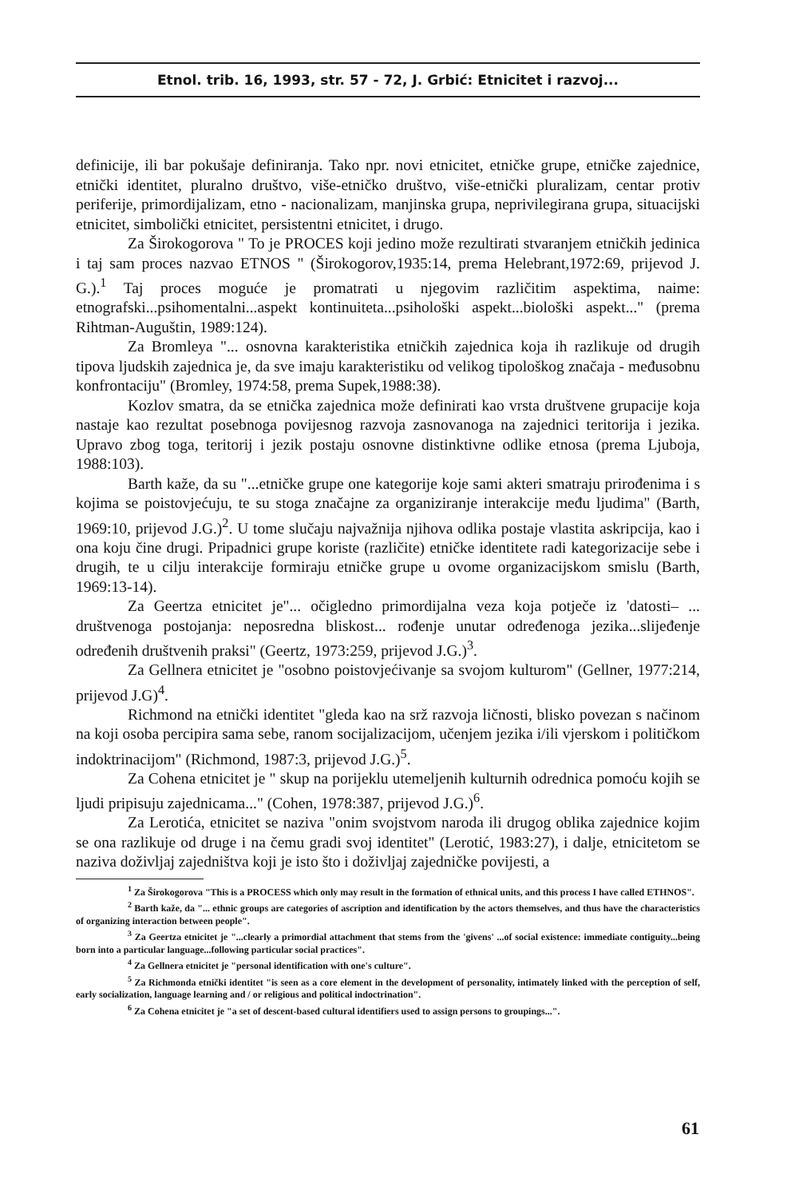Etnol. trib. 16, 1993, str. 57 - 72, J. Grbić: Etnicitet i razvoj...
definicije, ili bar pokušaje definiranja. Tako npr. novi etnicitet, etničke grupe, etničke zajednice, etnički identitet, pluralno društvo, više-etničko društvo, više-etnički pluralizam, centar protiv periferije, primordijalizam, etno - nacionalizam, manjinska grupa, neprivilegirana grupa, situacijski etnicitet, simbolički etnicitet, persistentni etnicitet, i drugo.
Za Širokogorova " To je PROCES koji jedino može rezultirati stvaranjem etničkih jedinica i taj sam proces nazvao ETNOS " (Širokogorov,1935:14, prema Helebrant,1972:69, prijevod J. G.).<sup>1</sup> Taj proces moguće je promatrati u njegovim različitim aspektima, naime: etnografski...psihomentalni...aspekt kontinuiteta...psihološki aspekt...biološki aspekt..." (prema Rihtman-Auguštin, 1989:124).
Za Bromleya "... osnovna karakteristika etničkih zajednica koja ih razlikuje od drugih tipova ljudskih zajednica je, da sve imaju karakteristiku od velikog tipološkog značaja - međusobnu konfrontaciju" (Bromley, 1974:58, prema Supek,1988:38).
Kozlov smatra, da se etnička zajednica može definirati kao vrsta društvene grupacije koja nastaje kao rezultat posebnoga povijesnog razvoja zasnovanoga na zajednici teritorija i jezika. Upravo zbog toga, teritorij i jezik postaju osnovne distinktivne odlike etnosa (prema Ljuboja, 1988:103).
Barth kaže, da su "...etničke grupe one kategorije koje sami akteri smatraju prirođenima i s kojima se poistovjećuju, te su stoga značajne za organiziranje interakcije među ljudima" (Barth, 1969:10, prijevod J.G.)<sup>2</sup>. U tome slučaju najvažnija njihova odlika postaje vlastita askripcija, kao i ona koju čine drugi. Pripadnici grupe koriste (različite) etničke identitete radi kategorizacije sebe i drugih, te u cilju interakcije formiraju etničke grupe u ovome organizacijskom smislu (Barth, 1969:13-14).
Za Geertza etnicitet je"... očigledno primordijalna veza koja potječe iz 'datosti– ... društvenoga postojanja: neposredna bliskost... rođenje unutar određenoga jezika...slijeđenje određenih društvenih praksi" (Geertz, 1973:259, prijevod J.G.)<sup>3</sup>.
Za Gellnera etnicitet je "osobno poistovjećivanje sa svojom kulturom" (Gellner, 1977:214, prijevod J.G)<sup>4</sup>.
Richmond na etnički identitet "gleda kao na srž razvoja ličnosti, blisko povezan s načinom na koji osoba percipira sama sebe, ranom socijalizacijom, učenjem jezika i/ili vjerskom i političkom indoktrinacijom" (Richmond, 1987:3, prijevod J.G.)<sup>5</sup>.
Za Cohena etnicitet je " skup na porijeklu utemeljenih kulturnih odrednica pomoću kojih se ljudi pripisuju zajednicama..." (Cohen, 1978:387, prijevod J.G.)<sup>6</sup>.
Za Lerotića, etnicitet se naziva "onim svojstvom naroda ili drugog oblika zajednice kojim se ona razlikuje od druge i na čemu gradi svoj identitet" (Lerotić, 1983:27), i dalje, etnicitetom se naziva doživljaj zajedništva koji je isto što i doživljaj zajedničke povijesti, a
<sup>1</sup> Za Širokogorova "This is a PROCESS which only may result in the formation of ethnical units, and this process I have called ETHNOS".
<sup>2</sup> Barth kaže, da "... ethnic groups are categories of ascription and identification by the actors themselves, and thus have the characteristics of organizing interaction between people".
<sup>3</sup> Za Geertza etnicitet je "...clearly a primordial attachment that stems from the 'givens' ...of social existence: immediate contiguity...being born into a particular language...following particular social practices".
<sup>4</sup> Za Gellnera etnicitet je "personal identification with one's culture".
<sup>5</sup> Za Richmonda etnički identitet "is seen as a core element in the development of personality, intimately linked with the perception of self, early socialization, language learning and / or religious and political indoctrination".
<sup>6</sup> Za Cohena etnicitet je "a set of descent-based cultural identifiers used to assign persons to groupings...".
61